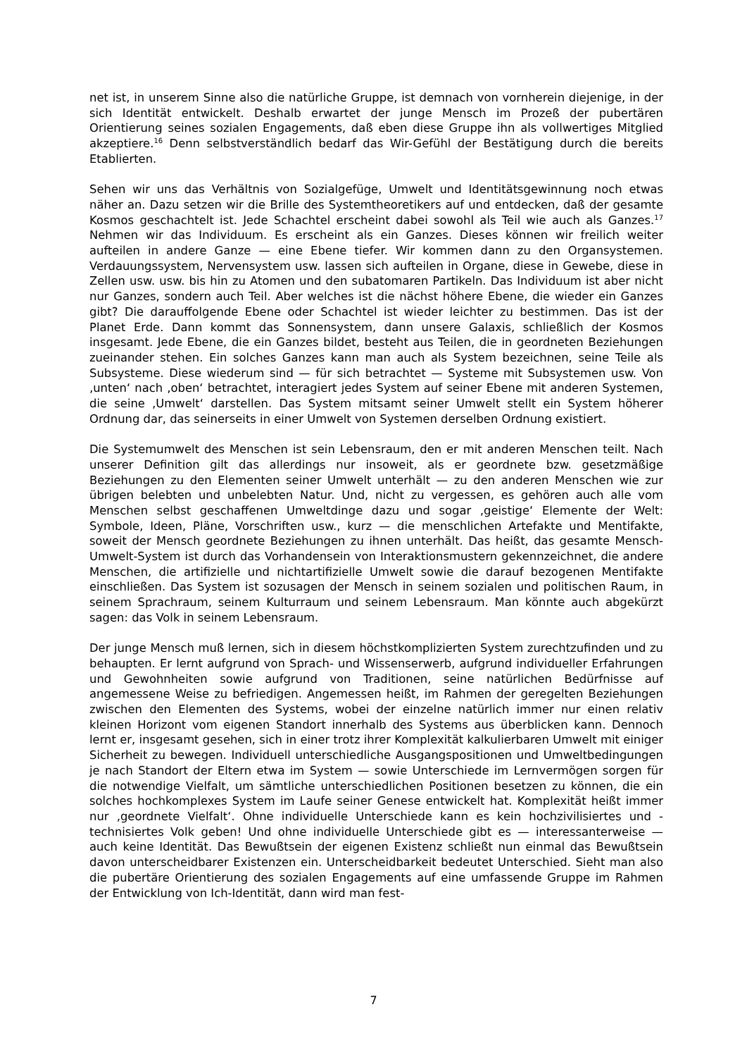net ist, in unserem Sinne also die natürliche Gruppe, ist demnach von vornherein diejenige, in der sich Identität entwickelt. Deshalb erwartet der junge Mensch im Prozeß der pubertären Orientierung seines sozialen Engagements, daß eben diese Gruppe ihn als vollwertiges Mitglied akzeptiere.<sup>16</sup> Denn selbstverständlich bedarf das Wir-Gefühl der Bestätigung durch die bereits Etablierten.
Sehen wir uns das Verhältnis von Sozialgefüge, Umwelt und Identitätsgewinnung noch etwas näher an. Dazu setzen wir die Brille des Systemtheoretikers auf und entdecken, daß der gesamte Kosmos geschachtelt ist. Jede Schachtel erscheint dabei sowohl als Teil wie auch als Ganzes.<sup>17</sup> Nehmen wir das Individuum. Es erscheint als ein Ganzes. Dieses können wir freilich weiter aufteilen in andere Ganze — eine Ebene tiefer. Wir kommen dann zu den Organsystemen. Verdauungssystem, Nervensystem usw. lassen sich aufteilen in Organe, diese in Gewebe, diese in Zellen usw. usw. bis hin zu Atomen und den subatomaren Partikeln. Das Individuum ist aber nicht nur Ganzes, sondern auch Teil. Aber welches ist die nächst höhere Ebene, die wieder ein Ganzes gibt? Die darauffolgende Ebene oder Schachtel ist wieder leichter zu bestimmen. Das ist der Planet Erde. Dann kommt das Sonnensystem, dann unsere Galaxis, schließlich der Kosmos insgesamt. Jede Ebene, die ein Ganzes bildet, besteht aus Teilen, die in geordneten Beziehungen zueinander stehen. Ein solches Ganzes kann man auch als System bezeichnen, seine Teile als Subsysteme. Diese wiederum sind — für sich betrachtet — Systeme mit Subsystemen usw. Von ‚unten‘ nach ‚oben‘ betrachtet, interagiert jedes System auf seiner Ebene mit anderen Systemen, die seine ‚Umwelt‘ darstellen. Das System mitsamt seiner Umwelt stellt ein System höherer Ordnung dar, das seinerseits in einer Umwelt von Systemen derselben Ordnung existiert.
Die Systemumwelt des Menschen ist sein Lebensraum, den er mit anderen Menschen teilt. Nach unserer Definition gilt das allerdings nur insoweit, als er geordnete bzw. gesetzmäßige Beziehungen zu den Elementen seiner Umwelt unterhält — zu den anderen Menschen wie zur übrigen belebten und unbelebten Natur. Und, nicht zu vergessen, es gehören auch alle vom Menschen selbst geschaffenen Umweltdinge dazu und sogar ‚geistige‘ Elemente der Welt: Symbole, Ideen, Pläne, Vorschriften usw., kurz — die menschlichen Artefakte und Mentifakte, soweit der Mensch geordnete Beziehungen zu ihnen unterhält. Das heißt, das gesamte Mensch-Umwelt-System ist durch das Vorhandensein von Interaktionsmustern gekennzeichnet, die andere Menschen, die artifizielle und nichtartifizielle Umwelt sowie die darauf bezogenen Mentifakte einschließen. Das System ist sozusagen der Mensch in seinem sozialen und politischen Raum, in seinem Sprachraum, seinem Kulturraum und seinem Lebensraum. Man könnte auch abgekürzt sagen: das Volk in seinem Lebensraum.
Der junge Mensch muß lernen, sich in diesem höchstkomplizierten System zurechtzufinden und zu behaupten. Er lernt aufgrund von Sprach- und Wissenserwerb, aufgrund individueller Erfahrungen und Gewohnheiten sowie aufgrund von Traditionen, seine natürlichen Bedürfnisse auf angemessene Weise zu befriedigen. Angemessen heißt, im Rahmen der geregelten Beziehungen zwischen den Elementen des Systems, wobei der einzelne natürlich immer nur einen relativ kleinen Horizont vom eigenen Standort innerhalb des Systems aus überblicken kann. Dennoch lernt er, insgesamt gesehen, sich in einer trotz ihrer Komplexität kalkulierbaren Umwelt mit einiger Sicherheit zu bewegen. Individuell unterschiedliche Ausgangspositionen und Umweltbedingungen je nach Standort der Eltern etwa im System — sowie Unterschiede im Lernvermögen sorgen für die notwendige Vielfalt, um sämtliche unterschiedlichen Positionen besetzen zu können, die ein solches hochkomplexes System im Laufe seiner Genese entwickelt hat. Komplexität heißt immer nur ‚geordnete Vielfalt‘. Ohne individuelle Unterschiede kann es kein hochzivilisiertes und -technisiertes Volk geben! Und ohne individuelle Unterschiede gibt es — interessanterweise — auch keine Identität. Das Bewußtsein der eigenen Existenz schließt nun einmal das Bewußtsein davon unterscheidbarer Existenzen ein. Unterscheidbarkeit bedeutet Unterschied. Sieht man also die pubertäre Orientierung des sozialen Engagements auf eine umfassende Gruppe im Rahmen der Entwicklung von Ich-Identität, dann wird man fest-
7